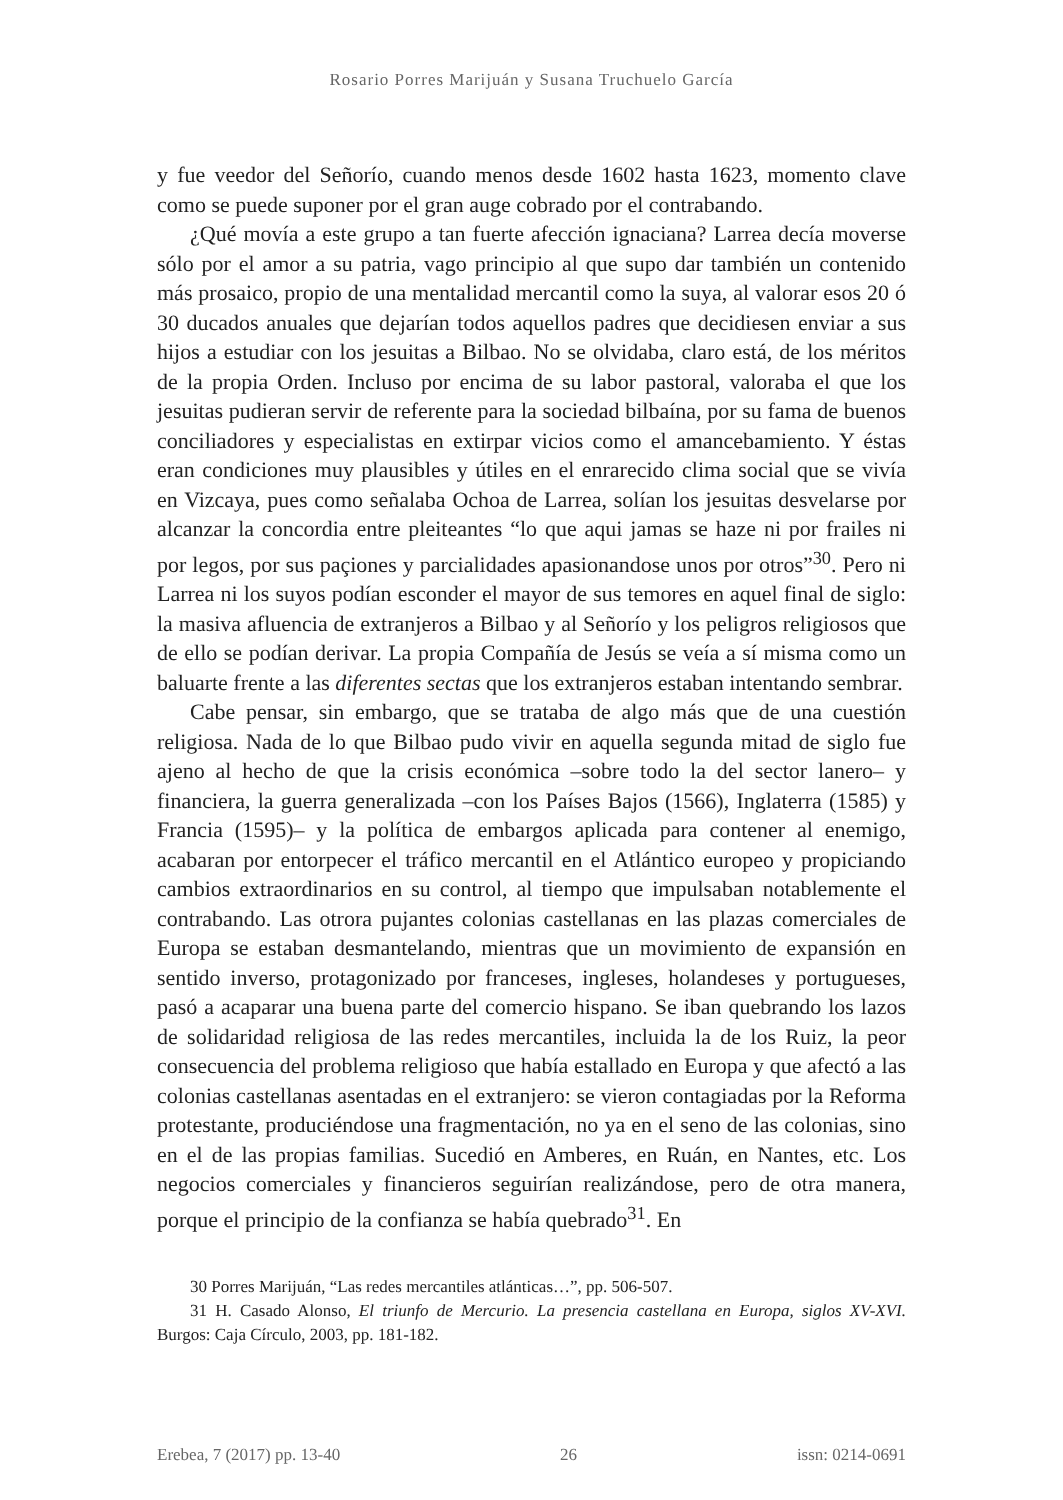Rosario Porres Marijuán y Susana Truchuelo García
y fue veedor del Señorío, cuando menos desde 1602 hasta 1623, momento clave como se puede suponer por el gran auge cobrado por el contrabando.
¿Qué movía a este grupo a tan fuerte afección ignaciana? Larrea decía moverse sólo por el amor a su patria, vago principio al que supo dar también un contenido más prosaico, propio de una mentalidad mercantil como la suya, al valorar esos 20 ó 30 ducados anuales que dejarían todos aquellos padres que decidiesen enviar a sus hijos a estudiar con los jesuitas a Bilbao. No se olvidaba, claro está, de los méritos de la propia Orden. Incluso por encima de su labor pastoral, valoraba el que los jesuitas pudieran servir de referente para la sociedad bilbaína, por su fama de buenos conciliadores y especialistas en extirpar vicios como el amancebamiento. Y éstas eran condiciones muy plausibles y útiles en el enrarecido clima social que se vivía en Vizcaya, pues como señalaba Ochoa de Larrea, solían los jesuitas desvelarse por alcanzar la concordia entre pleiteantes “lo que aqui jamas se haze ni por frailes ni por legos, por sus paçiones y parcialidades apasionandose unos por otros”<sup>30</sup>. Pero ni Larrea ni los suyos podían esconder el mayor de sus temores en aquel final de siglo: la masiva afluencia de extranjeros a Bilbao y al Señorío y los peligros religiosos que de ello se podían derivar. La propia Compañía de Jesús se veía a sí misma como un baluarte frente a las diferentes sectas que los extranjeros estaban intentando sembrar.
Cabe pensar, sin embargo, que se trataba de algo más que de una cuestión religiosa. Nada de lo que Bilbao pudo vivir en aquella segunda mitad de siglo fue ajeno al hecho de que la crisis económica –sobre todo la del sector lanero– y financiera, la guerra generalizada –con los Países Bajos (1566), Inglaterra (1585) y Francia (1595)– y la política de embargos aplicada para contener al enemigo, acabaran por entorpecer el tráfico mercantil en el Atlántico europeo y propiciando cambios extraordinarios en su control, al tiempo que impulsaban notablemente el contrabando. Las otrora pujantes colonias castellanas en las plazas comerciales de Europa se estaban desmantelando, mientras que un movimiento de expansión en sentido inverso, protagonizado por franceses, ingleses, holandeses y portugueses, pasó a acaparar una buena parte del comercio hispano. Se iban quebrando los lazos de solidaridad religiosa de las redes mercantiles, incluida la de los Ruiz, la peor consecuencia del problema religioso que había estallado en Europa y que afectó a las colonias castellanas asentadas en el extranjero: se vieron contagiadas por la Reforma protestante, produciéndose una fragmentación, no ya en el seno de las colonias, sino en el de las propias familias. Sucedió en Amberes, en Ruán, en Nantes, etc. Los negocios comerciales y financieros seguirían realizándose, pero de otra manera, porque el principio de la confianza se había quebrado<sup>31</sup>. En
30 Porres Marijuán, “Las redes mercantiles atlánticas…”, pp. 506-507.
31 H. Casado Alonso, El triunfo de Mercurio. La presencia castellana en Europa, siglos XV-XVI. Burgos: Caja Círculo, 2003, pp. 181-182.
Erebea, 7 (2017) pp. 13-40 26 issn: 0214-0691